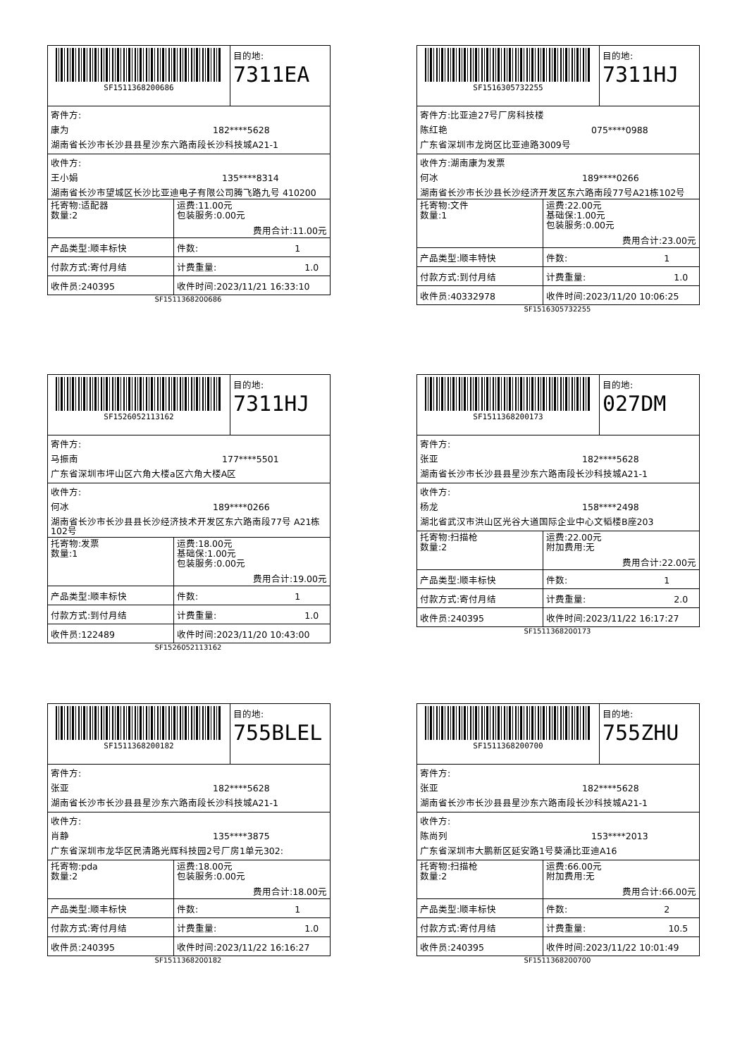SF1511368200686 目的地:
7311EA
寄件方:
康为 182****5628
湖南省长沙市长沙县县星沙东六路南段长沙科技城A21-1
收件方:
王小娟 135****8314
湖南省长沙市望城区长沙比亚迪电子有限公司腾飞路九号 410200
| 托寄物:适配器 数量:2 | 运费:11.00元 包装服务:0.00元 费用合计:11.00元 |
| 产品类型:顺丰标快 | 件数: 1 |
| 付款方式:寄付月结 | 计费重量: 1.0 |
| 收件员:240395 | 收件时间:2023/11/21 16:33:10 |
SF1511368200686
SF1516305732255 目的地:
7311HJ
寄件方:比亚迪27号厂房科技楼
陈红艳 075****0988
广东省深圳市龙岗区比亚迪路3009号
收件方:湖南康为发票
何冰 189****0266
湖南省长沙市长沙县长沙经济开发区东六路南段77号A21栋102号
| 托寄物:文件 数量:1 | 运费:22.00元 基础保:1.00元 包装服务:0.00元 费用合计:23.00元 |
| 产品类型:顺丰特快 | 件数: 1 |
| 付款方式:到付月结 | 计费重量: 1.0 |
| 收件员:40332978 | 收件时间:2023/11/20 10:06:25 |
SF1516305732255
SF1526052113162 目的地:
7311HJ
寄件方:
马振南 177****5501
广东省深圳市坪山区六角大楼a区六角大楼A区
收件方:
何冰 189****0266
湖南省长沙市长沙县县长沙经济技术开发区东六路南段77号 A21栋102号
| 托寄物:发票 数量:1 | 运费:18.00元 基础保:1.00元 包装服务:0.00元 费用合计:19.00元 |
| 产品类型:顺丰标快 | 件数: 1 |
| 付款方式:到付月结 | 计费重量: 1.0 |
| 收件员:122489 | 收件时间:2023/11/20 10:43:00 |
SF1526052113162
SF1511368200173 目的地:
027DM
寄件方:
张亚 182****5628
湖南省长沙市长沙县县星沙东六路南段长沙科技城A21-1
收件方:
杨龙 158****2498
湖北省武汉市洪山区光谷大道国际企业中心文韬楼B座203
| 托寄物:扫描枪 数量:2 | 运费:22.00元 附加费用:无 费用合计:22.00元 |
| 产品类型:顺丰标快 | 件数: 1 |
| 付款方式:寄付月结 | 计费重量: 2.0 |
| 收件员:240395 | 收件时间:2023/11/22 16:17:27 |
SF1511368200173
SF1511368200182 目的地:
755BLEL
寄件方:
张亚 182****5628
湖南省长沙市长沙县县星沙东六路南段长沙科技城A21-1
收件方:
肖静 135****3875
广东省深圳市龙华区民清路光辉科技园2号厂房1单元302:
| 托寄物:pda 数量:2 | 运费:18.00元 包装服务:0.00元 费用合计:18.00元 |
| 产品类型:顺丰标快 | 件数: 1 |
| 付款方式:寄付月结 | 计费重量: 1.0 |
| 收件员:240395 | 收件时间:2023/11/22 16:16:27 |
SF1511368200182
SF1511368200700 目的地:
755ZHU
寄件方:
张亚 182****5628
湖南省长沙市长沙县县星沙东六路南段长沙科技城A21-1
收件方:
陈尚列 153****2013
广东省深圳市大鹏新区延安路1号葵涌比亚迪A16
| 托寄物:扫描枪 数量:2 | 运费:66.00元 附加费用:无 费用合计:66.00元 |
| 产品类型:顺丰标快 | 件数: 2 |
| 付款方式:寄付月结 | 计费重量: 10.5 |
| 收件员:240395 | 收件时间:2023/11/22 10:01:49 |
SF1511368200700